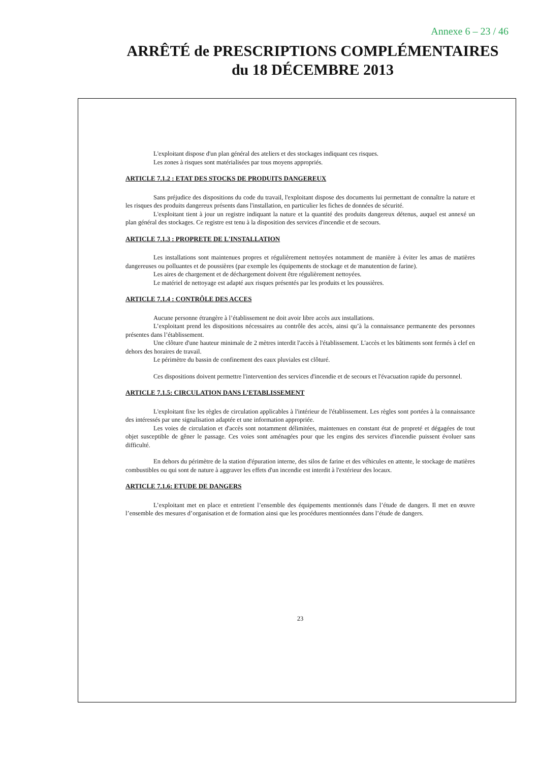Annexe 6 – 23 / 46
ARRÊTÉ de PRESCRIPTIONS COMPLÉMENTAIRES
du 18 DÉCEMBRE 2013
L'exploitant dispose d'un plan général des ateliers et des stockages indiquant ces risques.
Les zones à risques sont matérialisées par tous moyens appropriés.
ARTICLE 7.1.2 : ETAT DES STOCKS DE PRODUITS DANGEREUX
Sans préjudice des dispositions du code du travail, l'exploitant dispose des documents lui permettant de connaître la nature et les risques des produits dangereux présents dans l'installation, en particulier les fiches de données de sécurité.
L'exploitant tient à jour un registre indiquant la nature et la quantité des produits dangereux détenus, auquel est annexé un plan général des stockages. Ce registre est tenu à la disposition des services d'incendie et de secours.
ARTICLE 7.1.3 : PROPRETE DE L'INSTALLATION
Les installations sont maintenues propres et régulièrement nettoyées notamment de manière à éviter les amas de matières dangereuses ou polluantes et de poussières (par exemple les équipements de stockage et de manutention de farine).
Les aires de chargement et de déchargement doivent être régulièrement nettoyées.
Le matériel de nettoyage est adapté aux risques présentés par les produits et les poussières.
ARTICLE 7.1.4 : CONTRÔLE DES ACCES
Aucune personne étrangère à l’établissement ne doit avoir libre accès aux installations.
L’exploitant prend les dispositions nécessaires au contrôle des accès, ainsi qu’à la connaissance permanente des personnes présentes dans l’établissement.
Une clôture d'une hauteur minimale de 2 mètres interdit l'accès à l'établissement. L'accès et les bâtiments sont fermés à clef en dehors des horaires de travail.
Le périmètre du bassin de confinement des eaux pluviales est clôturé.
Ces dispositions doivent permettre l'intervention des services d'incendie et de secours et l'évacuation rapide du personnel.
ARTICLE 7.1.5: CIRCULATION DANS L’ETABLISSEMENT
L'exploitant fixe les règles de circulation applicables à l'intérieur de l'établissement. Les règles sont portées à la connaissance des intéressés par une signalisation adaptée et une information appropriée.
Les voies de circulation et d'accès sont notamment délimitées, maintenues en constant état de propreté et dégagées de tout objet susceptible de gêner le passage. Ces voies sont aménagées pour que les engins des services d'incendie puissent évoluer sans difficulté.
En dehors du périmètre de la station d'épuration interne, des silos de farine et des véhicules en attente, le stockage de matières combustibles ou qui sont de nature à aggraver les effets d'un incendie est interdit à l'extérieur des locaux.
ARTICLE 7.1.6: ETUDE DE DANGERS
L’exploitant met en place et entretient l’ensemble des équipements mentionnés dans l’étude de dangers. Il met en œuvre l’ensemble des mesures d’organisation et de formation ainsi que les procédures mentionnées dans l’étude de dangers.
23